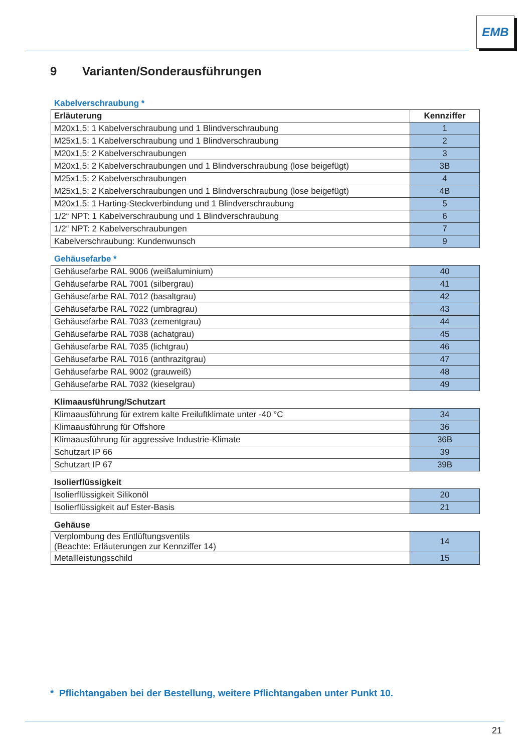EMB
9 Varianten/Sonderausführungen
Kabelverschraubung *
| Erläuterung | Kennziffer |
| --- | --- |
| M20x1,5: 1 Kabelverschraubung und 1 Blindverschraubung | 1 |
| M25x1,5: 1 Kabelverschraubung und 1 Blindverschraubung | 2 |
| M20x1,5: 2 Kabelverschraubungen | 3 |
| M20x1,5: 2 Kabelverschraubungen und 1 Blindverschraubung (lose beigefügt) | 3B |
| M25x1,5: 2 Kabelverschraubungen | 4 |
| M25x1,5: 2 Kabelverschraubungen und 1 Blindverschraubung (lose beigefügt) | 4B |
| M20x1,5: 1 Harting-Steckverbindung und 1 Blindverschraubung | 5 |
| 1/2“ NPT: 1 Kabelverschraubung und 1 Blindverschraubung | 6 |
| 1/2“ NPT: 2 Kabelverschraubungen | 7 |
| Kabelverschraubung: Kundenwunsch | 9 |
Gehäusefarbe *
| Gehäusefarbe RAL 9006 (weißaluminium) | 40 |
| Gehäusefarbe RAL 7001 (silbergrau) | 41 |
| Gehäusefarbe RAL 7012 (basaltgrau) | 42 |
| Gehäusefarbe RAL 7022 (umbragrau) | 43 |
| Gehäusefarbe RAL 7033 (zementgrau) | 44 |
| Gehäusefarbe RAL 7038 (achatgrau) | 45 |
| Gehäusefarbe RAL 7035 (lichtgrau) | 46 |
| Gehäusefarbe RAL 7016 (anthrazitgrau) | 47 |
| Gehäusefarbe RAL 9002 (grauweiß) | 48 |
| Gehäusefarbe RAL 7032 (kieselgrau) | 49 |
Klimaausführung/Schutzart
| Klimaausführung für extrem kalte Freiluftklimate unter -40 °C | 34 |
| Klimaausführung für Offshore | 36 |
| Klimaausführung für aggressive Industrie-Klimate | 36B |
| Schutzart IP 66 | 39 |
| Schutzart IP 67 | 39B |
Isolierflüssigkeit
| Isolierflüssigkeit Silikonöl | 20 |
| Isolierflüssigkeit auf Ester-Basis | 21 |
Gehäuse
| Verplombung des Entlüftungsventils (Beachte: Erläuterungen zur Kennziffer 14) | 14 |
| Metallleistungsschild | 15 |
* Pflichtangaben bei der Bestellung, weitere Pflichtangaben unter Punkt 10.
21